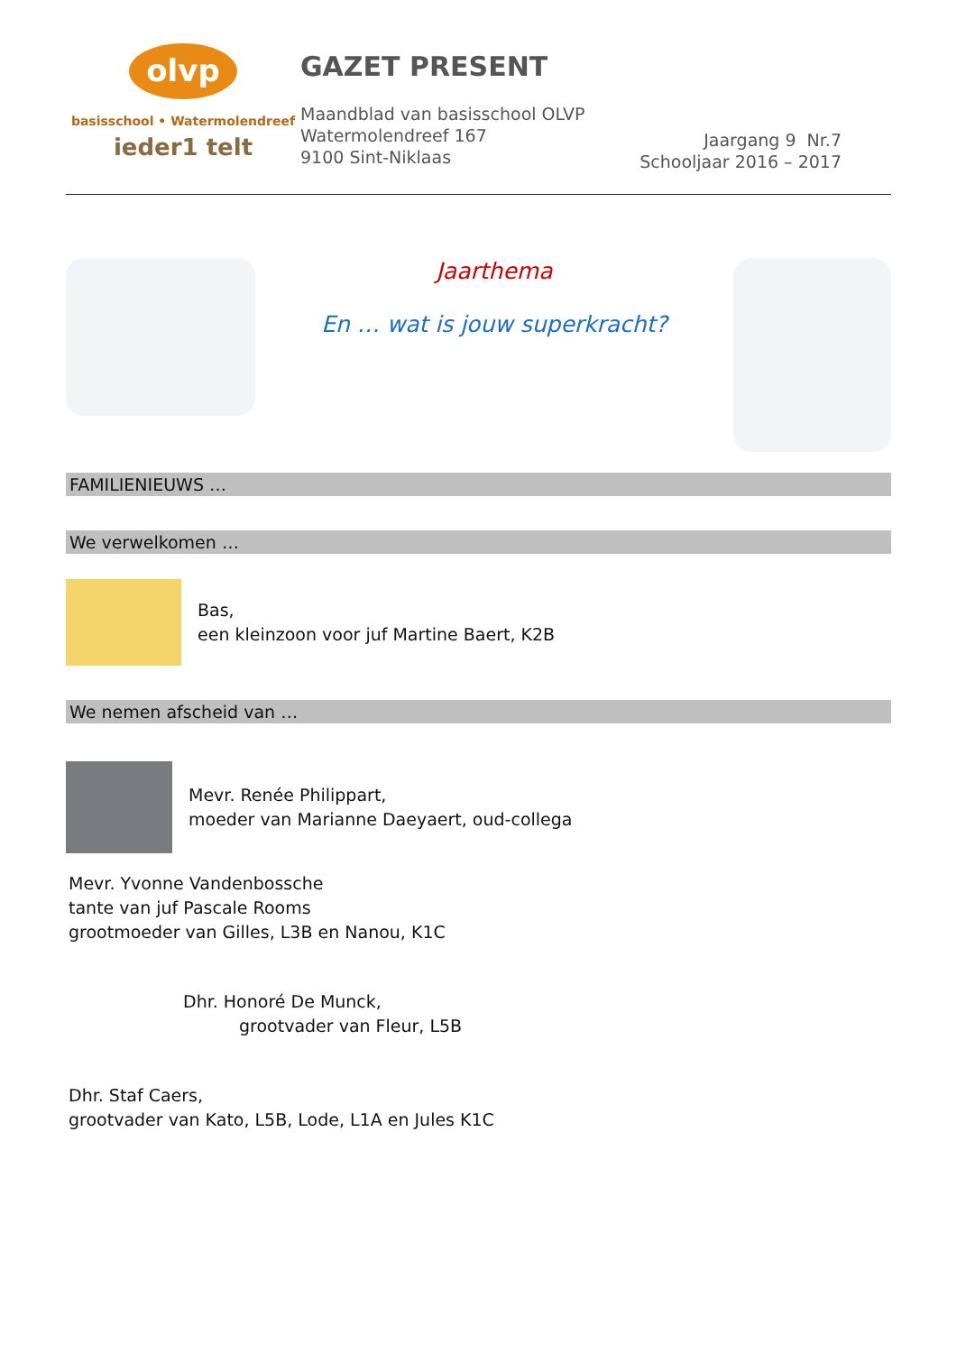olvp
basisschool • Watermolendreef
ieder1 telt
GAZET PRESENT
Maandblad van basisschool OLVP
Watermolendreef 167
9100 Sint-Niklaas
Jaargang 9 Nr.7
Schooljaar 2016 – 2017
Jaarthema
En … wat is jouw superkracht?
FAMILIENIEUWS …
We verwelkomen …
Bas,
een kleinzoon voor juf Martine Baert, K2B
We nemen afscheid van …
Mevr. Renée Philippart,
moeder van Marianne Daeyaert, oud-collega
Mevr. Yvonne Vandenbossche
tante van juf Pascale Rooms
grootmoeder van Gilles, L3B en Nanou, K1C
Dhr. Honoré De Munck,
grootvader van Fleur, L5B
Dhr. Staf Caers,
grootvader van Kato, L5B, Lode, L1A en Jules K1C